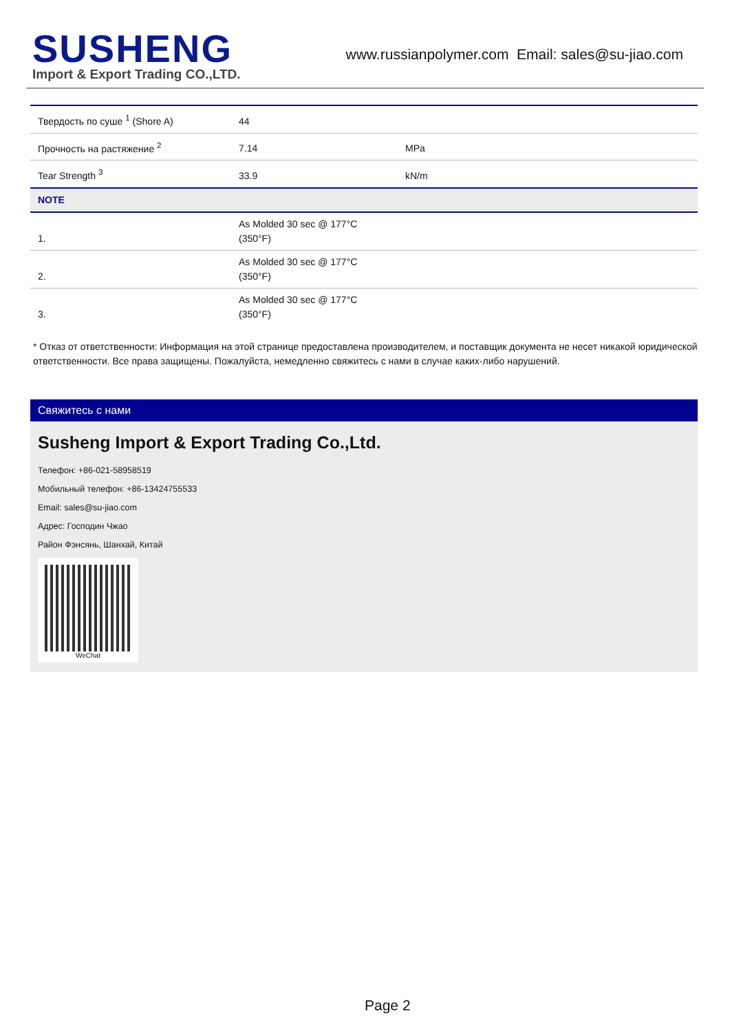SUSHENG
Import & Export Trading CO.,LTD.
www.russianpolymer.com Email: sales@su-jiao.com
| Твердость по суше <sup>1</sup> (Shore A) | 44 | |
| Прочность на растяжение <sup>2</sup> | 7.14 | MPa |
| Tear Strength <sup>3</sup> | 33.9 | kN/m |
| NOTE | | |
| 1. | As Molded 30 sec @ 177°C (350°F) | |
| 2. | As Molded 30 sec @ 177°C (350°F) | |
| 3. | As Molded 30 sec @ 177°C (350°F) | |
* Отказ от ответственности: Информация на этой странице предоставлена производителем, и поставщик документа не несет никакой юридической ответственности. Все права защищены. Пожалуйста, немедленно свяжитесь с нами в случае каких-либо нарушений.
Свяжитесь с нами
Susheng Import & Export Trading Co.,Ltd.
Телефон: +86-021-58958519
Мобильный телефон: +86-13424755533
Email: sales@su-jiao.com
Адрес: Господин Чжао
Район Фэнсянь, Шанхай, Китай
WeChat
Page 2